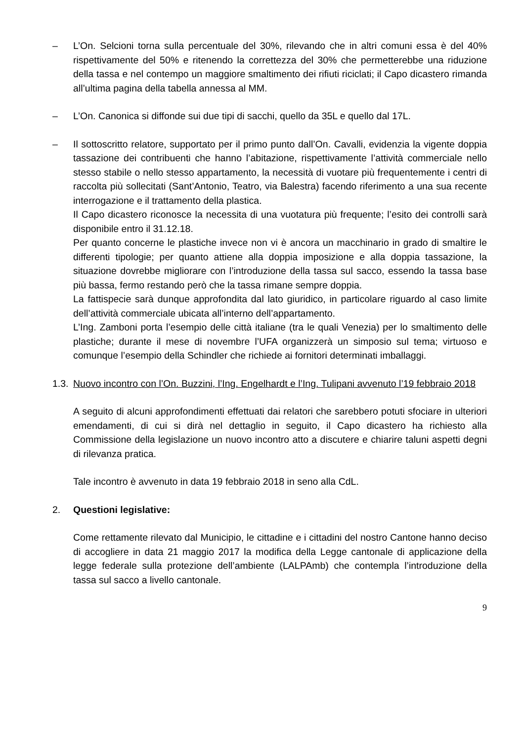– L’On. Selcioni torna sulla percentuale del 30%, rilevando che in altri comuni essa è del 40% rispettivamente del 50% e ritenendo la correttezza del 30% che permetterebbe una riduzione della tassa e nel contempo un maggiore smaltimento dei rifiuti riciclati; il Capo dicastero rimanda all’ultima pagina della tabella annessa al MM.
– L’On. Canonica si diffonde sui due tipi di sacchi, quello da 35L e quello dal 17L.
– Il sottoscritto relatore, supportato per il primo punto dall’On. Cavalli, evidenzia la vigente doppia tassazione dei contribuenti che hanno l’abitazione, rispettivamente l’attività commerciale nello stesso stabile o nello stesso appartamento, la necessità di vuotare più frequentemente i centri di raccolta più sollecitati (Sant’Antonio, Teatro, via Balestra) facendo riferimento a una sua recente interrogazione e il trattamento della plastica.
Il Capo dicastero riconosce la necessita di una vuotatura più frequente; l’esito dei controlli sarà disponibile entro il 31.12.18.
Per quanto concerne le plastiche invece non vi è ancora un macchinario in grado di smaltire le differenti tipologie; per quanto attiene alla doppia imposizione e alla doppia tassazione, la situazione dovrebbe migliorare con l’introduzione della tassa sul sacco, essendo la tassa base più bassa, fermo restando però che la tassa rimane sempre doppia.
La fattispecie sarà dunque approfondita dal lato giuridico, in particolare riguardo al caso limite dell’attività commerciale ubicata all’interno dell’appartamento.
L’Ing. Zamboni porta l’esempio delle città italiane (tra le quali Venezia) per lo smaltimento delle plastiche; durante il mese di novembre l’UFA organizzerà un simposio sul tema; virtuoso e comunque l’esempio della Schindler che richiede ai fornitori determinati imballaggi.
1.3.
Nuovo incontro con l’On. Buzzini, l’Ing. Engelhardt e l’Ing. Tulipani avvenuto l’19 febbraio 2018
A seguito di alcuni approfondimenti effettuati dai relatori che sarebbero potuti sfociare in ulteriori emendamenti, di cui si dirà nel dettaglio in seguito, il Capo dicastero ha richiesto alla Commissione della legislazione un nuovo incontro atto a discutere e chiarire taluni aspetti degni di rilevanza pratica.
Tale incontro è avvenuto in data 19 febbraio 2018 in seno alla CdL.
2. Questioni legislative:
Come rettamente rilevato dal Municipio, le cittadine e i cittadini del nostro Cantone hanno deciso di accogliere in data 21 maggio 2017 la modifica della Legge cantonale di applicazione della legge federale sulla protezione dell’ambiente (LALPAmb) che contempla l’introduzione della tassa sul sacco a livello cantonale.
9